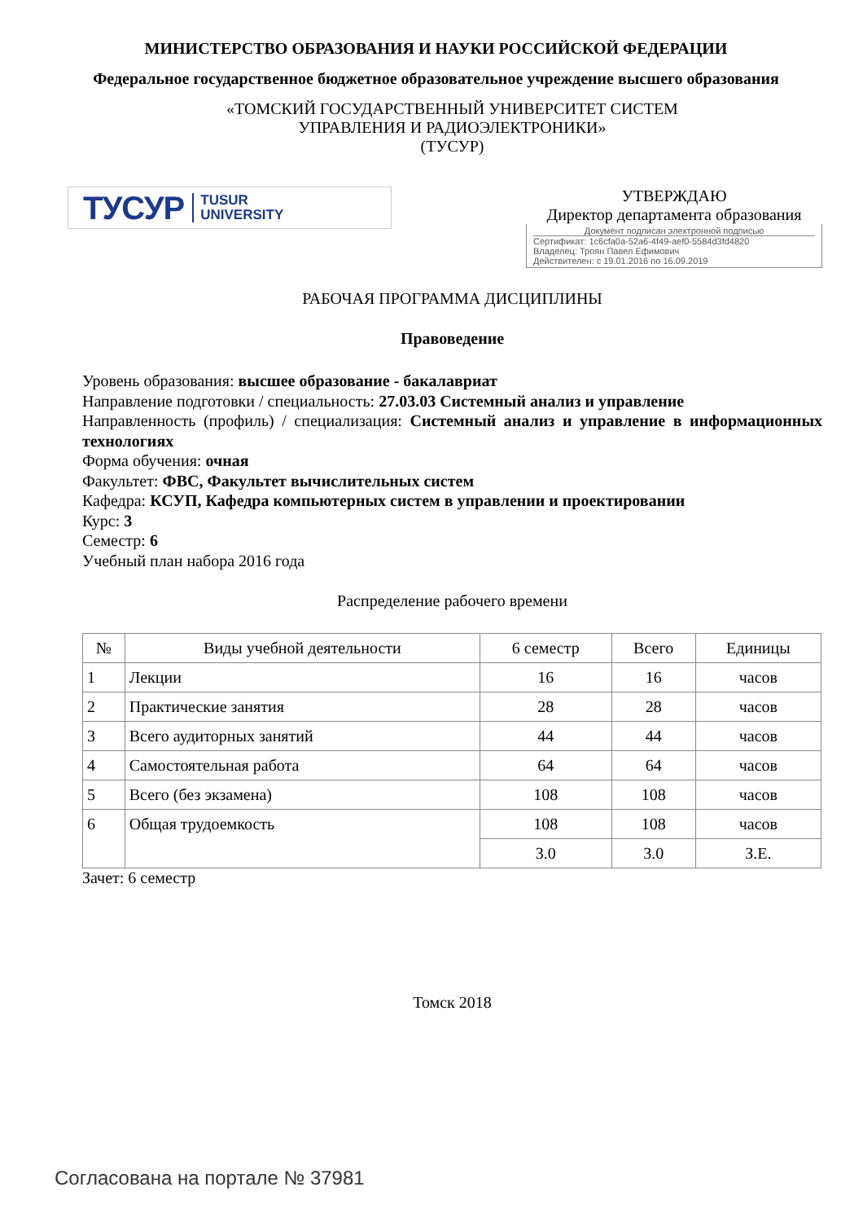МИНИСТЕРСТВО ОБРАЗОВАНИЯ И НАУКИ РОССИЙСКОЙ ФЕДЕРАЦИИ
Федеральное государственное бюджетное образовательное учреждение высшего образования
«ТОМСКИЙ ГОСУДАРСТВЕННЫЙ УНИВЕРСИТЕТ СИСТЕМ
УПРАВЛЕНИЯ И РАДИОЭЛЕКТРОНИКИ»
(ТУСУР)
ТУСУР TUSUR
UNIVERSITY
УТВЕРЖДАЮ
Директор департамента образования
Документ подписан электронной подписью
Сертификат: 1c6cfa0a-52a6-4f49-aef0-5584d3fd4820
Владелец: Троян Павел Ефимович
Действителен: с 19.01.2016 по 16.09.2019
РАБОЧАЯ ПРОГРАММА ДИСЦИПЛИНЫ
Правоведение
Уровень образования: высшее образование - бакалавриат
Направление подготовки / специальность: 27.03.03 Системный анализ и управление
Направленность (профиль) / специализация: Системный анализ и управление в информационных технологиях
Форма обучения: очная
Факультет: ФВС, Факультет вычислительных систем
Кафедра: КСУП, Кафедра компьютерных систем в управлении и проектировании
Курс: 3
Семестр: 6
Учебный план набора 2016 года
Распределение рабочего времени
| № | Виды учебной деятельности | 6 семестр | Всего | Единицы |
| --- | --- | --- | --- | --- |
| 1 | Лекции | 16 | 16 | часов |
| 2 | Практические занятия | 28 | 28 | часов |
| 3 | Всего аудиторных занятий | 44 | 44 | часов |
| 4 | Самостоятельная работа | 64 | 64 | часов |
| 5 | Всего (без экзамена) | 108 | 108 | часов |
| 6 | Общая трудоемкость | 108 | 108 | часов |
| | | 3.0 | 3.0 | З.Е. |
Зачет: 6 семестр
Томск 2018
Согласована на портале № 37981